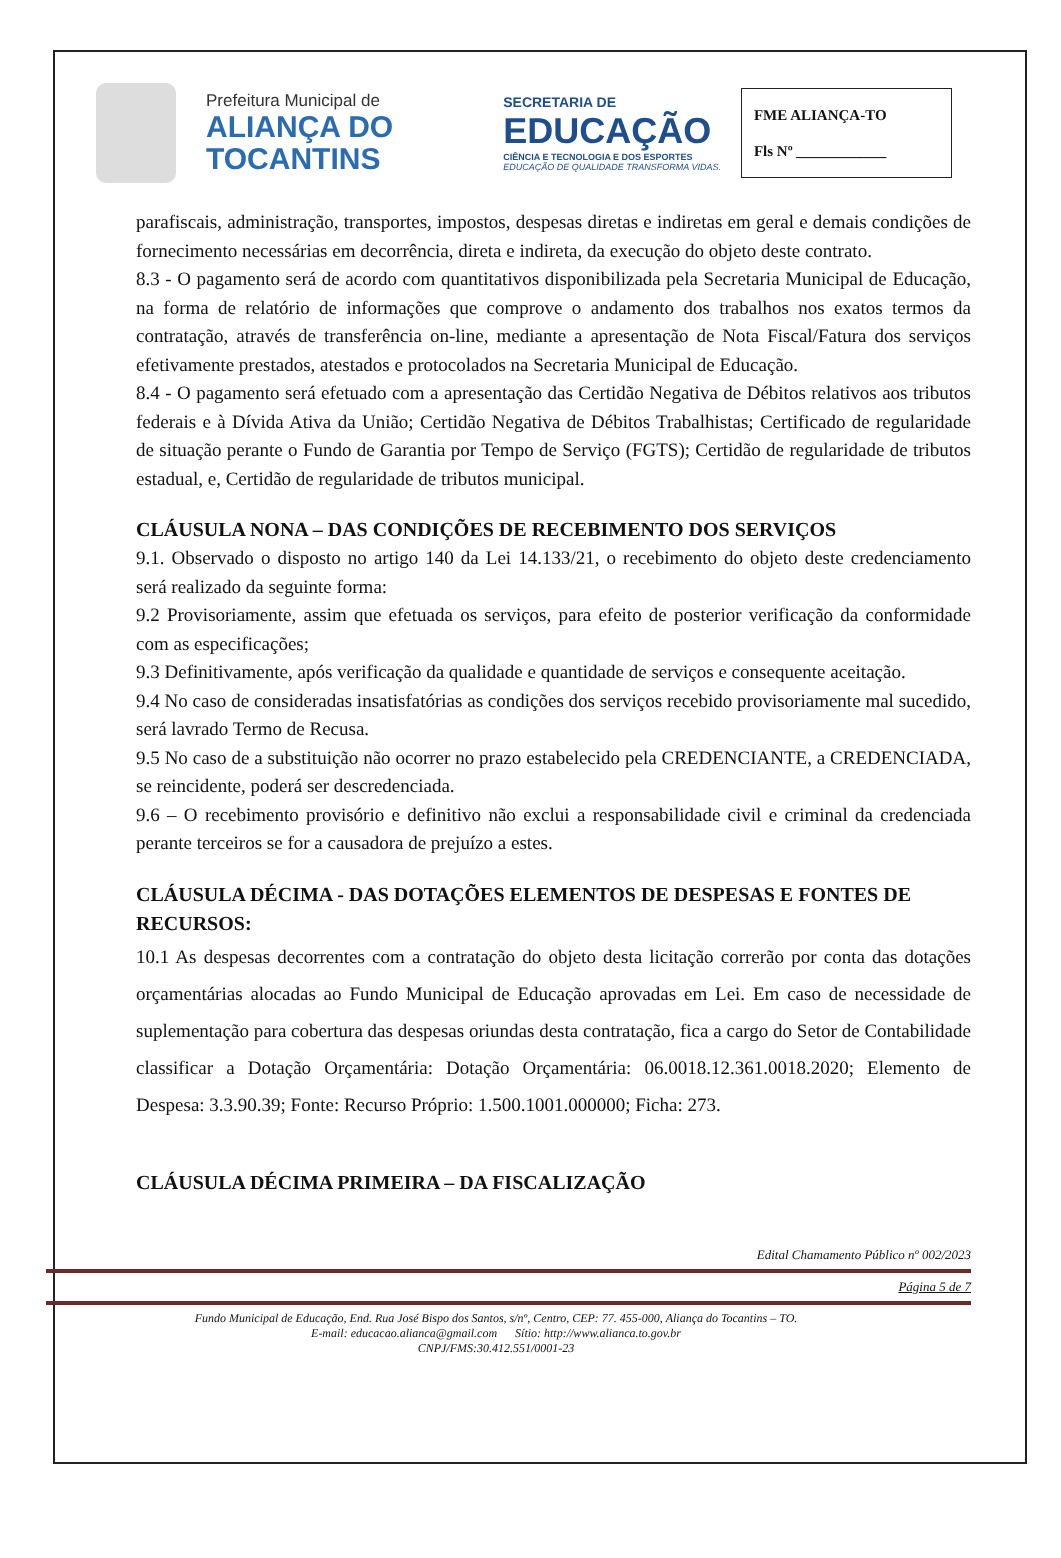Prefeitura Municipal de
ALIANÇA DO
TOCANTINS
SECRETARIA DE
EDUCAÇÃO
CIÊNCIA E TECNOLOGIA E DOS ESPORTES
EDUCAÇÃO DE QUALIDADE TRANSFORMA VIDAS.
FME ALIANÇA-TO
Fls Nº ____________
parafiscais, administração, transportes, impostos, despesas diretas e indiretas em geral e demais condições de fornecimento necessárias em decorrência, direta e indireta, da execução do objeto deste contrato.
8.3 - O pagamento será de acordo com quantitativos disponibilizada pela Secretaria Municipal de Educação, na forma de relatório de informações que comprove o andamento dos trabalhos nos exatos termos da contratação, através de transferência on-line, mediante a apresentação de Nota Fiscal/Fatura dos serviços efetivamente prestados, atestados e protocolados na Secretaria Municipal de Educação.
8.4 - O pagamento será efetuado com a apresentação das Certidão Negativa de Débitos relativos aos tributos federais e à Dívida Ativa da União; Certidão Negativa de Débitos Trabalhistas; Certificado de regularidade de situação perante o Fundo de Garantia por Tempo de Serviço (FGTS); Certidão de regularidade de tributos estadual, e, Certidão de regularidade de tributos municipal.
CLÁUSULA NONA – DAS CONDIÇÕES DE RECEBIMENTO DOS SERVIÇOS
9.1. Observado o disposto no artigo 140 da Lei 14.133/21, o recebimento do objeto deste credenciamento será realizado da seguinte forma:
9.2 Provisoriamente, assim que efetuada os serviços, para efeito de posterior verificação da conformidade com as especificações;
9.3 Definitivamente, após verificação da qualidade e quantidade de serviços e consequente aceitação.
9.4 No caso de consideradas insatisfatórias as condições dos serviços recebido provisoriamente mal sucedido, será lavrado Termo de Recusa.
9.5 No caso de a substituição não ocorrer no prazo estabelecido pela CREDENCIANTE, a CREDENCIADA, se reincidente, poderá ser descredenciada.
9.6 – O recebimento provisório e definitivo não exclui a responsabilidade civil e criminal da credenciada perante terceiros se for a causadora de prejuízo a estes.
CLÁUSULA DÉCIMA - DAS DOTAÇÕES ELEMENTOS DE DESPESAS E FONTES DE RECURSOS:
10.1 As despesas decorrentes com a contratação do objeto desta licitação correrão por conta das dotações orçamentárias alocadas ao Fundo Municipal de Educação aprovadas em Lei. Em caso de necessidade de suplementação para cobertura das despesas oriundas desta contratação, fica a cargo do Setor de Contabilidade classificar a Dotação Orçamentária: Dotação Orçamentária: 06.0018.12.361.0018.2020; Elemento de Despesa: 3.3.90.39; Fonte: Recurso Próprio: 1.500.1001.000000; Ficha: 273.
CLÁUSULA DÉCIMA PRIMEIRA – DA FISCALIZAÇÃO
Edital Chamamento Público nº 002/2023
Página 5 de 7
Fundo Municipal de Educação, End. Rua José Bispo dos Santos, s/nº, Centro, CEP: 77. 455-000, Aliança do Tocantins – TO.
E-mail: educacao.alianca@gmail.com Sítio: http://www.alianca.to.gov.br
CNPJ/FMS:30.412.551/0001-23